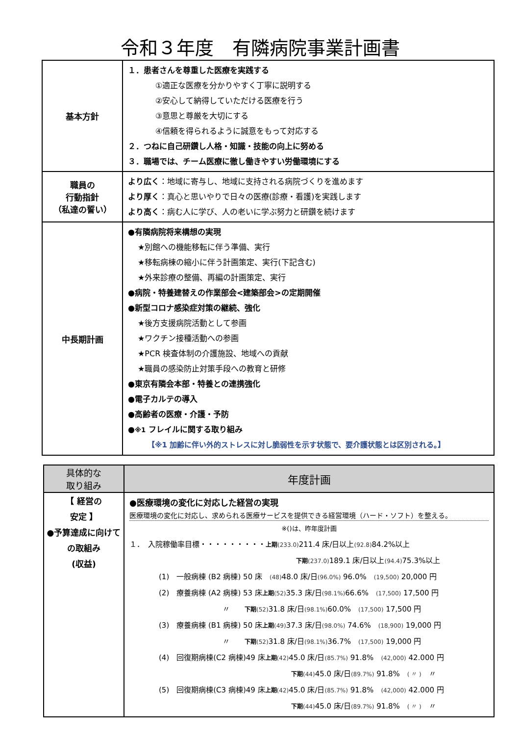令和３年度　有隣病院事業計画書
| 基本方針 | １．患者さんを尊重した医療を実践する ①適正な医療を分かりやすく丁寧に説明する ②安心して納得していただける医療を行う ③意思と尊厳を大切にする ④信頼を得られるように誠意をもって対応する ２．つねに自己研鑽し人格・知識・技能の向上に努める ３．職場では、チーム医療に徹し働きやすい労働環境にする |
| 職員の 行動指針 （私達の誓い） | より広く ：地域に寄与し、地域に支持される病院づくりを進めます より厚く ：真心と思いやりで日々の医療(診療・看護)を実践します より高く ：病む人に学び、人の老いに学ぶ努力と研鑽を続けます |
| 中長期計画 | ●有隣病院将来構想の実現 ★別館への機能移転に伴う準備、実行 ★移転病棟の縮小に伴う計画策定、実行(下記含む) ★外来診療の整備、再編の計画策定、実行 ●病院・特養建替えの作業部会<建築部会>の定期開催 ●新型コロナ感染症対策の継続、強化 ★後方支援病院活動として参画 ★ワクチン接種活動への参画 ★PCR 検査体制の介護施設、地域への貢献 ★職員の感染防止対策手段への教育と研修 ●東京有隣会本部・特養との連携強化 ●電子カルテの導入 ●高齢者の医療・介護・予防 ● ※1 フレイルに関する取り組み 【※1 加齢に伴い外的ストレスに対し脆弱性を示す状態で、要介護状態とは区別される。】 |
| 具体的な 取り組み | 年度計画 |
| --- | --- |
| 【 経営の 安定 】 ●予算達成に向けての取組み (収益) | ●医療環境の変化に対応した経営の実現 医療環境の変化に対応し、求められる医療サービスを提供できる経営環境（ハード・ソフト）を整える。 ※()は、昨年度計画 １． 入院稼働率目標・・・・・・・・・ 上期 (233.0) 211.4 床/日以上 (92.8) 84.2%以上 下期 (237.0) 189.1 床/日以上 (94.4) 75.3%以上 (1) 一般病棟 (B2 病棟) 50 床 (48) 48.0 床/日 (96.0%) 96.0% (19,500) 20,000 円 (2) 療養病棟 (A2 病棟) 53 床 上期 (52) 35.3 床/日 (98.1%) 66.6% (17,500) 17,500 円 〃 下期 (52) 31.8 床/日 (98.1%) 60.0% (17,500) 17,500 円 (3) 療養病棟 (B1 病棟) 50 床 上期 (49) 37.3 床/日 (98.0%) 74.6% (18,900) 19,000 円 〃 下期 (52) 31.8 床/日 (98.1%) 36.7% (17,500) 19,000 円 (4) 回復期病棟(C2 病棟)49 床 上期 (42) 45.0 床/日 (85.7%) 91.8% (42,000) 42.000 円 下期 (44) 45.0 床/日 (89.7%) 91.8% ( 〃 ) 〃 (5) 回復期病棟(C3 病棟)49 床 上期 (42) 45.0 床/日 (85.7%) 91.8% (42,000) 42.000 円 下期 (44) 45.0 床/日 (89.7%) 91.8% ( 〃 ) 〃 |